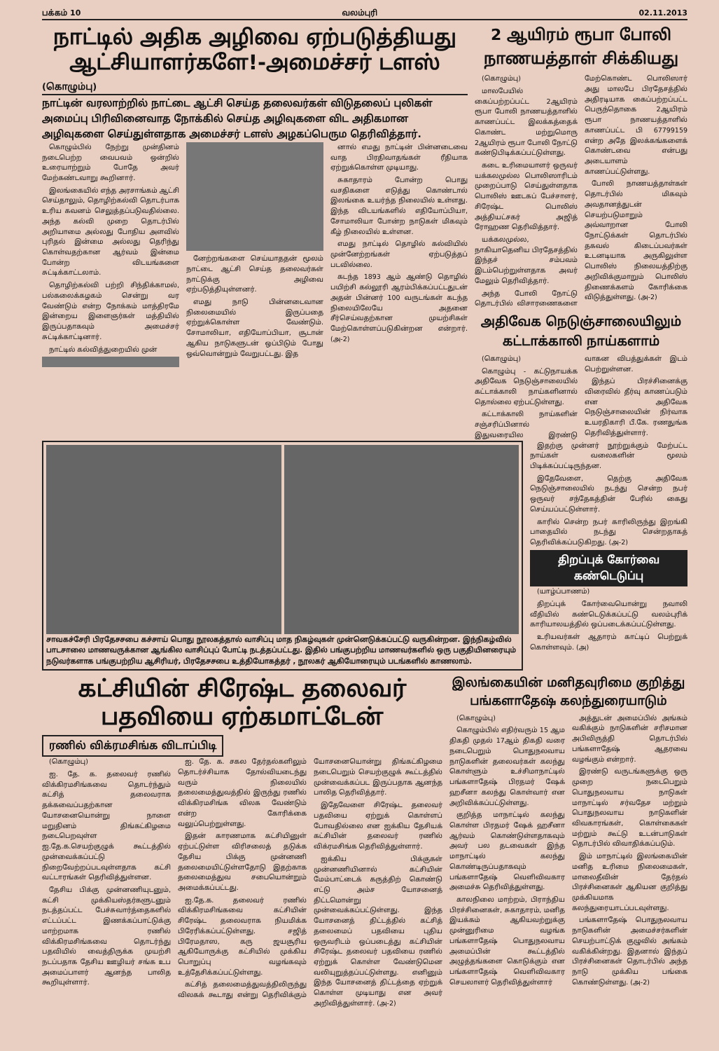பக்கம் 10 வலம்புரி 02.11.2013
நாட்டில் அதிக அழிவை ஏற்படுத்தியது ஆட்சியாளர்களே!-அமைச்சர் டளஸ்
(கொழும்பு)
நாட்டின் வரலாற்றில் நாட்டை ஆட்சி செய்த தலைவர்கள் விடுதலைப் புலிகள் அமைப்பு பிரிவினைவாத நோக்கில் செய்த அழிவுகளை விட அதிகமான அழிவுகளை செய்துள்ளதாக அமைச்சர் டளஸ் அழகப்பெரும தெரிவித்தார்.
கொழும்பில் நேற்று முன்தினம் நடைபெற்ற வைபவம் ஒன்றில் உரையாற்றும் போதே அவர் மேற்கண்டவாறு கூறினார்.
இலங்கையில் எந்த அரசாங்கம் ஆட்சி செய்தாலும், தொழிற்கல்வி தொடர்பாக உரிய கவனம் செலுத்தப்படுவதில்லை. அந்த கல்வி முறை தொடர்பில் அறியாமை அல்லது போதிய அளவில் புரிதல் இன்மை அல்லது தெரிந்து கொள்வதற்கான ஆர்வம் இன்மை போன்ற விடயங்களை சுட்டிக்காட்டலாம்.
தொழிற்கல்வி பற்றி சிந்திக்காமல், பல்கலைக்கழகம் சென்று வர வேண்டும் என்ற நோக்கம் மாத்திரமே இன்றைய இளைஞர்கள் மத்தியில் இருப்பதாகவும் அமைச்சர் சுட்டிக்காட்டினார்.
நாட்டில் கல்வித்துறையில் முன்
னேற்றங்களை செய்யாததன் மூலம் நாட்டை ஆட்சி செய்த தலைவர்கள் நாட்டுக்கு அழிவை ஏற்படுத்தியுள்ளனர்.
எமது நாடு பின்னடைவான நிலைமையில் இருப்பதை ஏற்றுக்கொள்ள வேண்டும். சோமாலியா, எதியோப்பியா, சூடான் ஆகிய நாடுகளுடன் ஒப்பிடும் போது ஒவ்வொன்றும் வேறுபட்டது. இத
னால் எமது நாட்டின் பின்னடைவை வாத பிரதிவாதங்கள் ரீதியாக ஏற்றுக்கொள்ள முடியாது.
சுகாதாரம் போன்ற பொது வசதிகளை எடுத்து கொண்டால் இலங்கை உயர்ந்த நிலையில் உள்ளது. இந்த விடயங்களில் எதியோப்பியா, சோமாலியா போன்ற நாடுகள் மிகவும் கீழ் நிலையில் உள்ளன.
எமது நாட்டில் தொழில் கல்வியில் முன்னேற்றங்கள் ஏற்படுத்தப் படவில்லை.
கடந்த 1893 ஆம் ஆண்டு தொழில் பயிற்சி கல்லூரி ஆரம்பிக்கப்பட்டதுடன் அதன் பின்னர் 100 வருடங்கள் கடந்த நிலையிலேயே அதனை சீர்செய்வதற்கான முயற்சிகள் மேற்கொள்ளப்படுகின்றன என்றார். (அ-2)
2 ஆயிரம் ரூபா போலி நாணயத்தாள் சிக்கியது
(கொழும்பு)
மாலபேயில் கைப்பற்றப்பட்ட 2ஆயிரம் ரூபா போலி நாணயத்தாளில் காணப்பட்ட இலக்கத்தைக் கொண்ட மற்றுமொரு 2ஆயிரம் ரூபா போலி நோட்டு கண்டுபிடிக்கப்பட்டுள்ளது.
கடை உரிமையாளர் ஒருவர் யக்கலமுல்ல பொலிஸாரிடம் முறைப்பாடு செய்துள்ளதாக பொலிஸ் ஊடகப் பேச்சாளர், சிரேஷ்ட பொலிஸ் அத்தியட்சகர் அஜித் ரோஹண தெரிவித்தார்.
யக்கலமுல்ல, நாகியாதெனிய பிரதேசத்தில் இந்தச் சம்பவம் இடம்பெற்றுள்ளதாக அவர் மேலும் தெரிவித்தார்.
அந்த போலி நோட்டு தொடர்பில் விசாரணைகளை மேற்கொண்ட பொலிஸார் அது மாலபே பிரதேசத்தில் அதிரடியாக கைப்பற்றப்பட்ட பெருந்தொகை 2ஆயிரம் ரூபா நாணயத்தாளில் காணப்பட்ட பி 67799159 என்ற அதே இலக்கங்களைக் கொண்டவை என்பது அடையாளம் காணப்பட்டுள்ளது.
போலி நாணயத்தாள்கள் தொடர்பில் மிகவும் அவதானத்துடன் செயற்படுமாறும் அவ்வாறான போலி நோட்டுக்கள் தொடர்பில் தகவல் கிடைப்பவர்கள் உடனடியாக அருகிலுள்ள பொலிஸ் நிலையத்திற்கு அறிவிக்குமாறும் பொலிஸ் திணைக்களம் கோரிக்கை விடுத்துள்ளது. (அ-2)
அதிவேக நெடுஞ்சாலையிலும் கட்டாக்காலி நாய்களாம்
(கொழும்பு)
கொழும்பு - கட்டுநாயக்க அதிவேக நெடுஞ்சாலையில் கட்டாக்காலி நாய்களினால் தொல்லை ஏற்பட்டுள்ளது.
கட்டாக்காலி நாய்களின் சஞ்சரிப்பினால் இதுவரையில இரண்டு வாகன விபத்துக்கள் இடம் பெற்றுள்ளன.
இந்தப் பிரச்சினைக்கு விரைவில் தீர்வு காணப்படும் என அதிவேக நெடுஞ்சாலையின் நிர்வாக உயரதிகாரி பீ.கே. ரணதுங்க தெரிவித்துள்ளார்.
சாவகச்சேரி பிரதேசசபை கச்சாய் பொது நூலகத்தால் வாசிப்பு மாத நிகழ்வுகள் முன்னெடுக்கப்பட்டு வருகின்றன. இந்நிகழ்வில் பாடசாலை மாணவருக்கான ஆங்கில வாசிப்புப் போட்டி நடத்தப்பட்டது. இதில் பங்குபற்றிய மாணவர்களில் ஒரு பகுதியினரையும் நடுவர்களாக பங்குபற்றிய ஆசிரியர், பிரதேசசபை உத்தியோகத்தர் , நூலகர் ஆகியோரையும் படங்களில் காணலாம்.
இதற்கு முன்னர் நூற்றுக்கும் மேற்பட்ட நாய்கள் வலைகளின் மூலம் பிடிக்கப்பட்டிருந்தன.
இதேவேளை, தெற்கு அதிவேக நெடுஞ்சாலையில் நடந்து சென்ற நபர் ஒருவர் சந்தேகத்தின் பேரில் கைது செய்யப்பட்டுள்ளார்.
காரில் சென்ற நபர் காரிலிருந்து இறங்கி பாதையில் நடந்து சென்றதாகத் தெரிவிக்கப்படுகிறது. (அ-2)
திறப்புக் கோர்வை கண்டெடுப்பு
(யாழ்ப்பாணம்)
திறப்புக் கோர்வையொன்று நவாலி வீதியில் கண்டெடுக்கப்பட்டு வலம்புரிக் காரியாலயத்தில் ஒப்படைக்கப்பட்டுள்ளது.
உரியவர்கள் ஆதாரம் காட்டிப் பெற்றுக் கொள்ளவும். (அ)
கட்சியின் சிரேஷ்ட தலைவர் பதவியை ஏற்கமாட்டேன்
ரணில் விக்ரமசிங்க விடாப்பிடி
(கொழும்பு)
ஐ. தே. க. தலைவர் ரணில் விக்கிரமசிங்கவை தொடர்ந்தும் கட்சித் தலைவராக தக்கவைப்பதற்கான யோசனையொன்று நாளை மறுதினம் திங்கட்கிழமை நடைபெறவுள்ள ஐ.தே.க.செயற்குழுக் கூட்டத்தில் முன்வைக்கப்பட்டு நிறைவேற்றப்படவுள்ளதாக கட்சி வட்டாரங்கள் தெரிவித்துள்ளன.
தேசிய பிக்கு முன்னணியுடனும், கட்சி முக்கியஸ்தர்களுடனும் நடத்தப்பட்ட பேச்சுவார்த்தைகளில் எட்டப்பட்ட இணக்கப்பாட்டுக்கு மாற்றமாக ரணில் விக்கிரமசிங்கவை தொடர்ந்து பதவியில் வைத்திருக்க முயற்சி நடப்பதாக தேசிய ஊழியர் சங்க உப அமைப்பாளர் ஆனந்த பாலித கூறியுள்ளார்.
ஐ. தே. க. சகல தேர்தல்களிலும் தொடர்ச்சியாக தோல்வியடைந்து வரும் நிலையில் தலைமைத்துவத்தில் இருந்து ரணில் விக்கிரமசிங்க விலக வேண்டும் என்ற கோரிக்கை வலுப்பெற்றுள்ளது.
இதன் காரணமாக கட்சியினுள் ஏற்பட்டுள்ள விரிசலைத் தடுக்க தேசிய பிக்கு முன்னணி தலைமையிட்டுள்ளதோடு இதற்காக தலைமைத்துவ சபையொன்றும் அமைக்கப்பட்டது.
ஐ.தே.க. தலைவர் ரணில் விக்கிரமசிங்கவை கட்சியின் சிரேஷ்ட தலைவராக நியமிக்க பிரேரிக்கப்பட்டுள்ளது. சஜித் பிரேமதாஸ, கரு ஜயசூரிய ஆகியோருக்கு கட்சியில் முக்கிய பொறுப்பு வழங்கவும் உத்தேசிக்கப்பட்டுள்ளது.
கட்சித் தலைமைத்துவத்திலிருந்து விலகக் கூடாது என்று தெரிவிக்கும் யோசனையொன்று திங்கட்கிழமை நடைபெறும் செயற்குழுக் கூட்டத்தில் முன்வைக்கப்பட இருப்பதாக ஆனந்த பாலித தெரிவித்தார்.
இதேவேளை சிரேஷ்ட தலைவர் பதவியை ஏற்றுக் கொள்ளப் போவதில்லை என ஐக்கிய தேசியக் கட்சியின் தலைவர் ரணில் விக்ரமசிங்க தெரிவித்துள்ளார்.
ஐக்கிய பிக்குகள் முன்னணியினால் கட்சியின் மேம்பாட்டைக் கருத்திற் கொண்டு எட்டு அம்ச யோசனைத் திட்டமொன்று முன்வைக்கப்பட்டுள்ளது. இந்த யோசனைத் திட்டத்தில் கட்சித் தலைமைப் பதவியை புதிய ஒருவரிடம் ஒப்படைத்து கட்சியின் சிரேஷ்ட தலைவர் பதவியை ரணில் ஏற்றுக் கொள்ள வேண்டுமென வலியுறுத்தப்பட்டுள்ளது. எனினும் இந்த யோசனைத் திட்டத்தை ஏற்றுக் கொள்ள முடியாது என அவர் அறிவித்துள்ளார். (அ-2)
இலங்கையின் மனிதவுரிமை குறித்து பங்களாதேஷ் கலந்துரையாடும்
(கொழும்பு)
கொழும்பில் எதிர்வரும் 15 ஆம திகதி முதல் 17ஆம் திகதி வரை நடைபெறும் பொதுநலவாய நாடுகளின் தலைவர்கள் கலந்து கொள்ளும் உச்சிமாநாட்டில் பங்களாதேஷ் பிரதமர் ஷேக் ஹசீனா கலந்து கொள்வார் என அறிவிக்கப்பட்டுள்ளது.
குறித்த மாநாட்டில் கலந்து கொள்ள பிரதமர் ஷேக் ஹசீனா ஆர்வம் கொண்டுள்ளதாகவும் அவர் பல தடவைகள் இந்த மாநாட்டில் கலந்து கொண்டிருப்பதாகவும் பங்களாதேஷ் வெளிவிவகார அமைச்சு தெரிவித்துள்ளது.
காலநிலை மாற்றம், பிராந்திய பிரச்சினைகள், சுகாதாரம், மனித இயக்கம் ஆகியவற்றுக்கு முன்னுரிமை வழங்க பங்களாதேஷ் பொதுநலவாய அமைப்பின் கூட்டத்தில் அழுத்தங்களை கொடுக்கும் என பங்களாதேஷ் வெளிவிவகார செயலாளர் தெரிவித்துள்ளார்
அத்துடன் அமைப்பில் அங்கம் வகிக்கும் நாடுகளின் சரிசமான அபிவிருத்தி தொடர்பில் பங்களாதேஷ் ஆதரவை வழங்கும் என்றார்.
இரண்டு வருடங்களுக்கு ஒரு முறை நடைபெறும் பொதுநலவாய நாடுகள் மாநாட்டில் சர்வதேச மற்றும் பொதுநலவாய நாடுகளின் விவகாரங்கள், கொள்கைகள் மற்றும் கூட்டு உடன்பாடுகள் தொடர்பில் விவாதிக்கப்படும்.
இம் மாநாட்டில் இலங்கையின் மனித உரிமை நிலைமைகள், மாலைதீவின் தேர்தல் பிரச்சினைகள் ஆகியன குறித்து முக்கியமாக கலந்துரையாடப்படவுள்ளது.
பங்களாதேஷ் பொதுநலவாய நாடுகளின் அமைச்சர்களின் செயற்பாட்டுக் குழுவில் அங்கம் வகிக்கின்றது. இதனால் இந்தப் பிரச்சினைகள் தொடர்பில் அந்த நாடு முக்கிய பங்கை கொண்டுள்ளது. (அ-2)